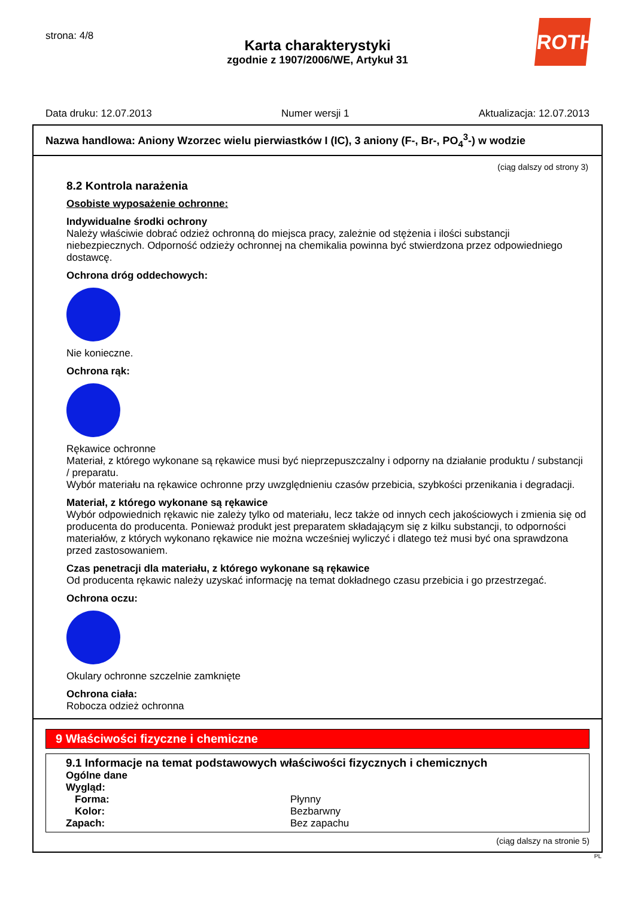strona: 4/8
ROTH
Karta charakterystyki
zgodnie z 1907/2006/WE, Artykuł 31
Data druku: 12.07.2013 Numer wersji 1 Aktualizacja: 12.07.2013
Nazwa handlowa: Aniony Wzorzec wielu pierwiastków I (IC), 3 aniony (F-, Br-, PO<sub>4</sub><sup>3</sup>-) w wodzie
(ciąg dalszy od strony 3)
8.2 Kontrola narażenia
Osobiste wyposażenie ochronne:
Indywidualne środki ochrony
Należy właściwie dobrać odzież ochronną do miejsca pracy, zależnie od stężenia i ilości substancji niebezpiecznych. Odporność odzieży ochronnej na chemikalia powinna być stwierdzona przez odpowiedniego dostawcę.
Ochrona dróg oddechowych:
Nie konieczne.
Ochrona rąk:
Rękawice ochronne
Materiał, z którego wykonane są rękawice musi być nieprzepuszczalny i odporny na działanie produktu / substancji / preparatu.
Wybór materiału na rękawice ochronne przy uwzględnieniu czasów przebicia, szybkości przenikania i degradacji.
Materiał, z którego wykonane są rękawice
Wybór odpowiednich rękawic nie zależy tylko od materiału, lecz także od innych cech jakościowych i zmienia się od producenta do producenta. Ponieważ produkt jest preparatem składającym się z kilku substancji, to odporności materiałów, z których wykonano rękawice nie można wcześniej wyliczyć i dlatego też musi być ona sprawdzona przed zastosowaniem.
Czas penetracji dla materiału, z którego wykonane są rękawice
Od producenta rękawic należy uzyskać informację na temat dokładnego czasu przebicia i go przestrzegać.
Ochrona oczu:
Okulary ochronne szczelnie zamknięte
Ochrona ciała:
Robocza odzież ochronna
9 Właściwości fizyczne i chemiczne
9.1 Informacje na temat podstawowych właściwości fizycznych i chemicznych
| Ogólne dane | |
| Wygląd: | |
| Forma: | Płynny |
| Kolor: | Bezbarwny |
| Zapach: | Bez zapachu |
(ciąg dalszy na stronie 5)
PL